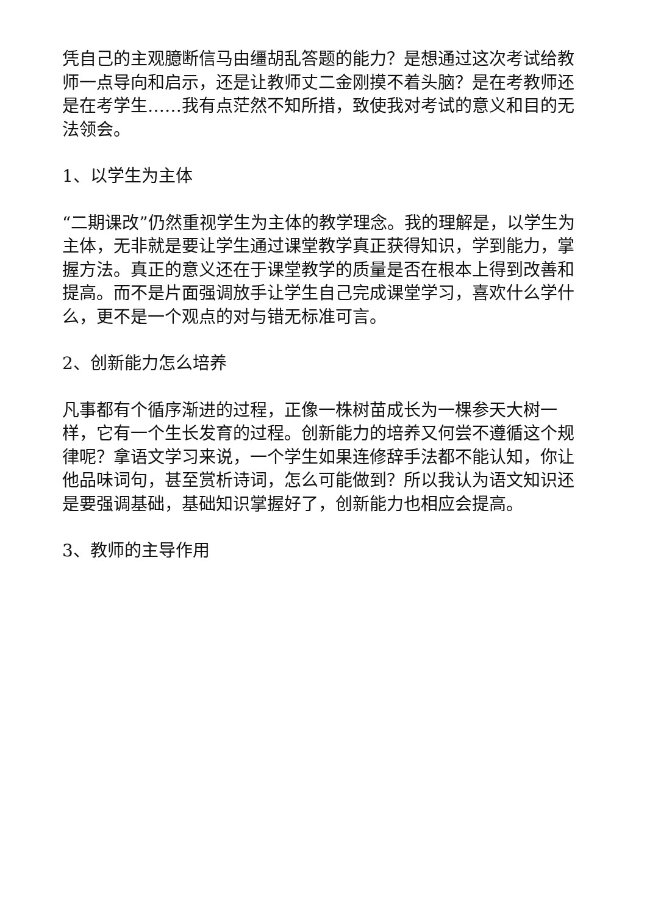凭自己的主观臆断信马由缰胡乱答题的能力？是想通过这次考试给教师一点导向和启示，还是让教师丈二金刚摸不着头脑？是在考教师还是在考学生……我有点茫然不知所措，致使我对考试的意义和目的无法领会。
1、以学生为主体
“二期课改”仍然重视学生为主体的教学理念。我的理解是，以学生为主体，无非就是要让学生通过课堂教学真正获得知识，学到能力，掌握方法。真正的意义还在于课堂教学的质量是否在根本上得到改善和提高。而不是片面强调放手让学生自己完成课堂学习，喜欢什么学什么，更不是一个观点的对与错无标准可言。
2、创新能力怎么培养
凡事都有个循序渐进的过程，正像一株树苗成长为一棵参天大树一样，它有一个生长发育的过程。创新能力的培养又何尝不遵循这个规律呢？拿语文学习来说，一个学生如果连修辞手法都不能认知，你让他品味词句，甚至赏析诗词，怎么可能做到？所以我认为语文知识还是要强调基础，基础知识掌握好了，创新能力也相应会提高。
3、教师的主导作用